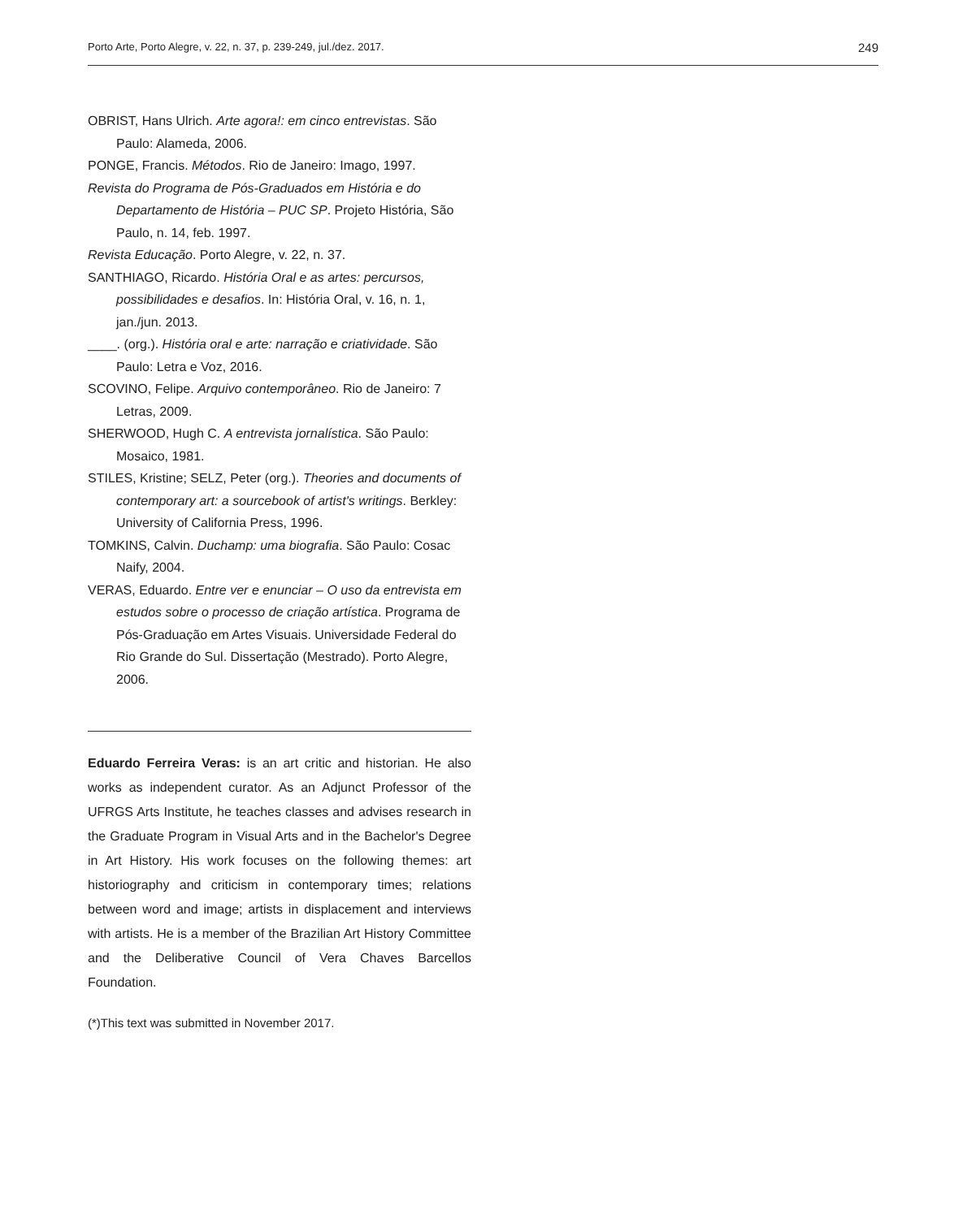Porto Arte, Porto Alegre, v. 22, n. 37, p. 239-249, jul./dez. 2017. 249
OBRIST, Hans Ulrich. Arte agora!: em cinco entrevistas. São Paulo: Alameda, 2006.
PONGE, Francis. Métodos. Rio de Janeiro: Imago, 1997.
Revista do Programa de Pós-Graduados em História e do Departamento de História – PUC SP. Projeto História, São Paulo, n. 14, feb. 1997.
Revista Educação. Porto Alegre, v. 22, n. 37.
SANTHIAGO, Ricardo. História Oral e as artes: percursos, possibilidades e desafios. In: História Oral, v. 16, n. 1, jan./jun. 2013.
____. (org.). História oral e arte: narração e criatividade. São Paulo: Letra e Voz, 2016.
SCOVINO, Felipe. Arquivo contemporâneo. Rio de Janeiro: 7 Letras, 2009.
SHERWOOD, Hugh C. A entrevista jornalística. São Paulo: Mosaico, 1981.
STILES, Kristine; SELZ, Peter (org.). Theories and documents of contemporary art: a sourcebook of artist's writings. Berkley: University of California Press, 1996.
TOMKINS, Calvin. Duchamp: uma biografia. São Paulo: Cosac Naify, 2004.
VERAS, Eduardo. Entre ver e enunciar – O uso da entrevista em estudos sobre o processo de criação artística. Programa de Pós-Graduação em Artes Visuais. Universidade Federal do Rio Grande do Sul. Dissertação (Mestrado). Porto Alegre, 2006.
Eduardo Ferreira Veras: is an art critic and historian. He also works as independent curator. As an Adjunct Professor of the UFRGS Arts Institute, he teaches classes and advises research in the Graduate Program in Visual Arts and in the Bachelor's Degree in Art History. His work focuses on the following themes: art historiography and criticism in contemporary times; relations between word and image; artists in displacement and interviews with artists. He is a member of the Brazilian Art History Committee and the Deliberative Council of Vera Chaves Barcellos Foundation.
(*)This text was submitted in November 2017.